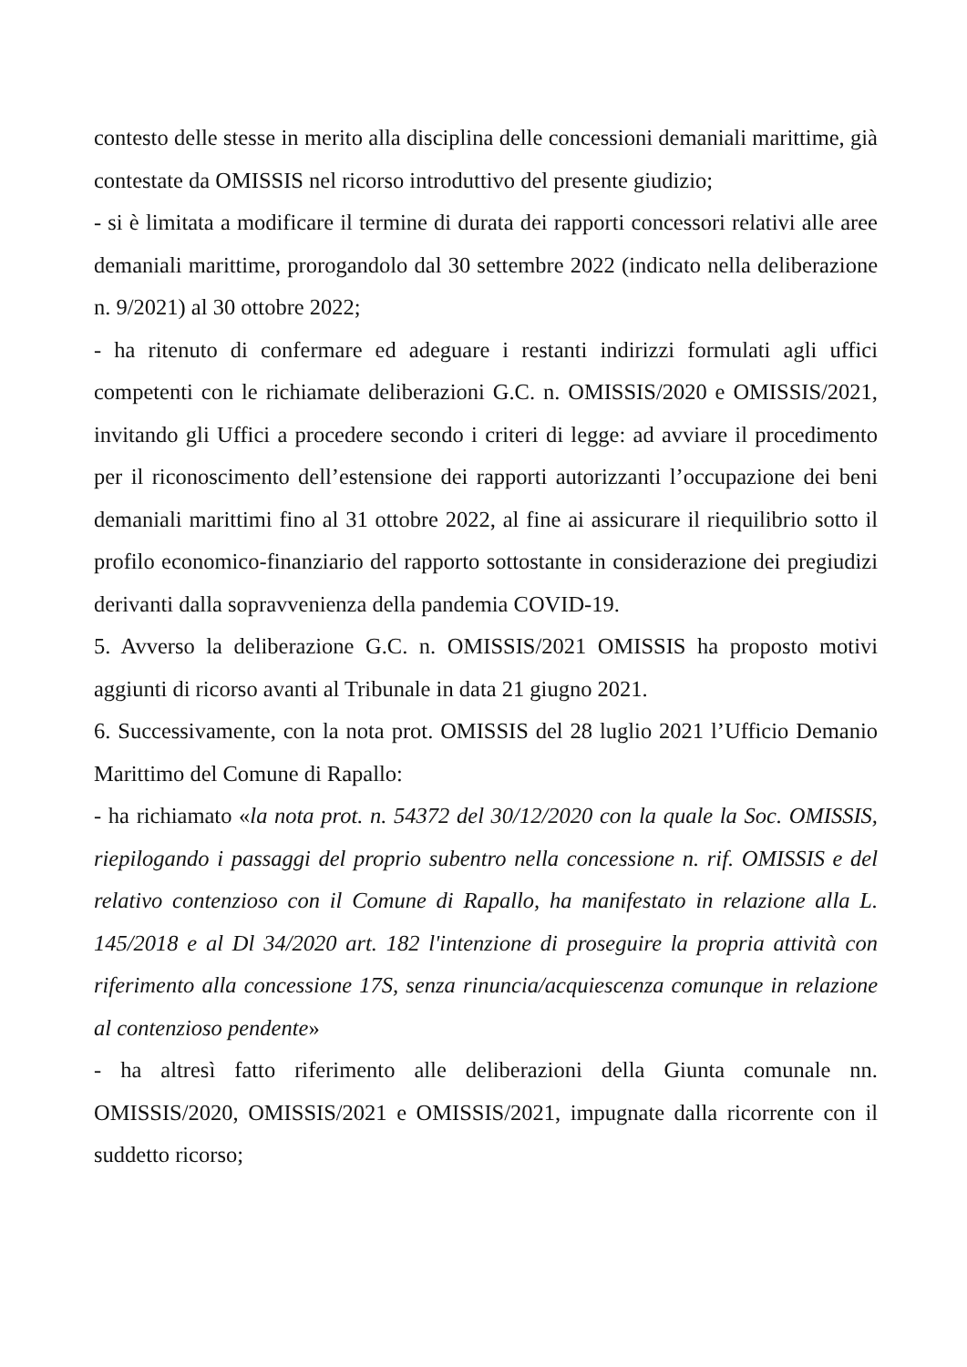contesto delle stesse in merito alla disciplina delle concessioni demaniali marittime, già contestate da OMISSIS nel ricorso introduttivo del presente giudizio;
- si è limitata a modificare il termine di durata dei rapporti concessori relativi alle aree demaniali marittime, prorogandolo dal 30 settembre 2022 (indicato nella deliberazione n. 9/2021) al 30 ottobre 2022;
- ha ritenuto di confermare ed adeguare i restanti indirizzi formulati agli uffici competenti con le richiamate deliberazioni G.C. n. OMISSIS/2020 e OMISSIS/2021, invitando gli Uffici a procedere secondo i criteri di legge: ad avviare il procedimento per il riconoscimento dell’estensione dei rapporti autorizzanti l’occupazione dei beni demaniali marittimi fino al 31 ottobre 2022, al fine ai assicurare il riequilibrio sotto il profilo economico-finanziario del rapporto sottostante in considerazione dei pregiudizi derivanti dalla sopravvenienza della pandemia COVID-19.
5. Avverso la deliberazione G.C. n. OMISSIS/2021 OMISSIS ha proposto motivi aggiunti di ricorso avanti al Tribunale in data 21 giugno 2021.
6. Successivamente, con la nota prot. OMISSIS del 28 luglio 2021 l’Ufficio Demanio Marittimo del Comune di Rapallo:
- ha richiamato «la nota prot. n. 54372 del 30/12/2020 con la quale la Soc. OMISSIS, riepilogando i passaggi del proprio subentro nella concessione n. rif. OMISSIS e del relativo contenzioso con il Comune di Rapallo, ha manifestato in relazione alla L. 145/2018 e al Dl 34/2020 art. 182 l'intenzione di proseguire la propria attività con riferimento alla concessione 17S, senza rinuncia/acquiescenza comunque in relazione al contenzioso pendente»
- ha altresì fatto riferimento alle deliberazioni della Giunta comunale nn. OMISSIS/2020, OMISSIS/2021 e OMISSIS/2021, impugnate dalla ricorrente con il suddetto ricorso;